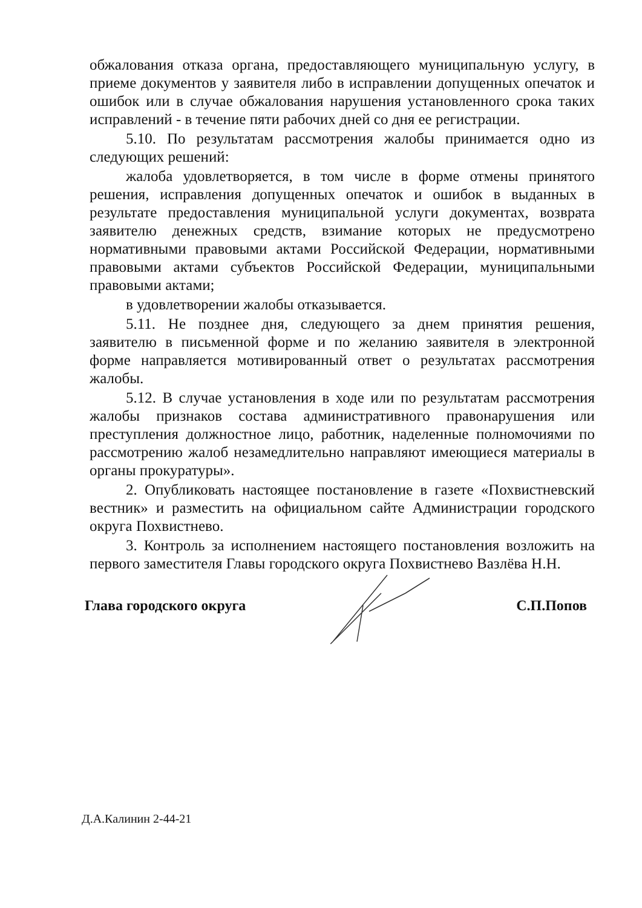обжалования отказа органа, предоставляющего муниципальную услугу, в приеме документов у заявителя либо в исправлении допущенных опечаток и ошибок или в случае обжалования нарушения установленного срока таких исправлений - в течение пяти рабочих дней со дня ее регистрации.
5.10. По результатам рассмотрения жалобы принимается одно из следующих решений:
жалоба удовлетворяется, в том числе в форме отмены принятого решения, исправления допущенных опечаток и ошибок в выданных в результате предоставления муниципальной услуги документах, возврата заявителю денежных средств, взимание которых не предусмотрено нормативными правовыми актами Российской Федерации, нормативными правовыми актами субъектов Российской Федерации, муниципальными правовыми актами;
в удовлетворении жалобы отказывается.
5.11. Не позднее дня, следующего за днем принятия решения, заявителю в письменной форме и по желанию заявителя в электронной форме направляется мотивированный ответ о результатах рассмотрения жалобы.
5.12. В случае установления в ходе или по результатам рассмотрения жалобы признаков состава административного правонарушения или преступления должностное лицо, работник, наделенные полномочиями по рассмотрению жалоб незамедлительно направляют имеющиеся материалы в органы прокуратуры».
2. Опубликовать настоящее постановление в газете «Похвистневский вестник» и разместить на официальном сайте Администрации городского округа Похвистнево.
3. Контроль за исполнением настоящего постановления возложить на первого заместителя Главы городского округа Похвистнево Вазлёва Н.Н.
Глава городского округа С.П.Попов
Д.А.Калинин 2-44-21